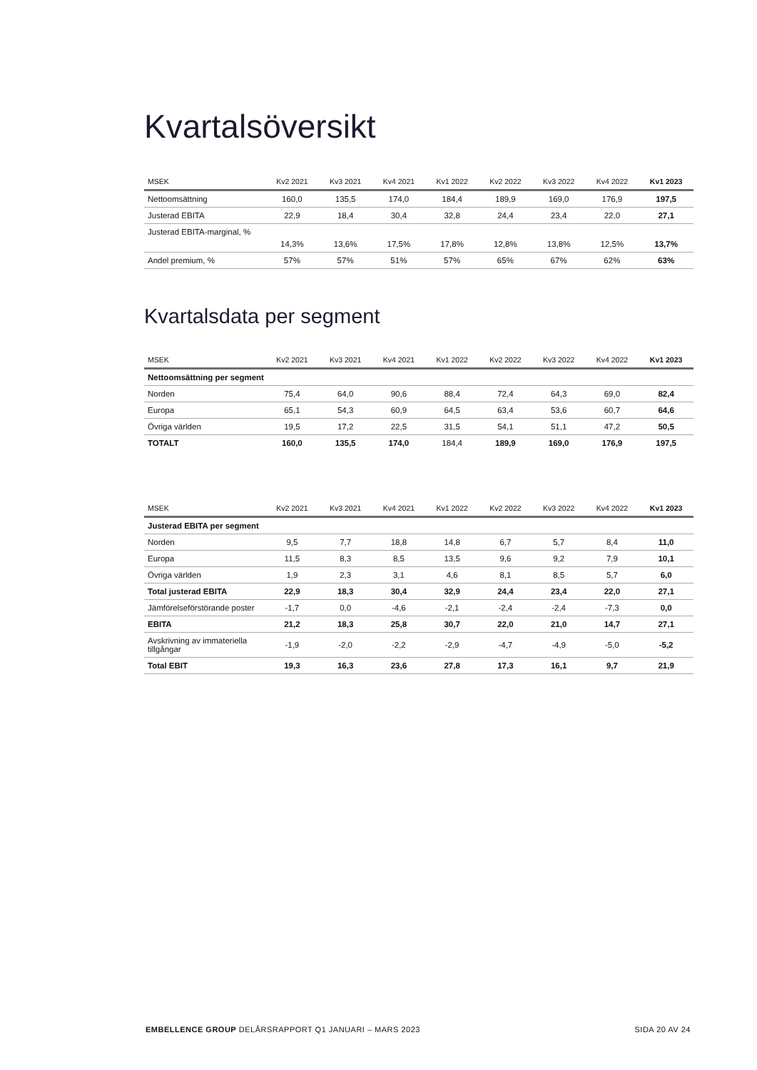Kvartalsöversikt
| MSEK | Kv2 2021 | Kv3 2021 | Kv4 2021 | Kv1 2022 | Kv2 2022 | Kv3 2022 | Kv4 2022 | Kv1 2023 |
| --- | --- | --- | --- | --- | --- | --- | --- | --- |
| Nettoomsättning | 160,0 | 135,5 | 174,0 | 184,4 | 189,9 | 169,0 | 176,9 | 197,5 |
| Justerad EBITA | 22,9 | 18,4 | 30,4 | 32,8 | 24,4 | 23,4 | 22,0 | 27,1 |
| Justerad EBITA-marginal, % | 14,3% | 13,6% | 17,5% | 17,8% | 12,8% | 13,8% | 12,5% | 13,7% |
| Andel premium, % | 57% | 57% | 51% | 57% | 65% | 67% | 62% | 63% |
Kvartalsdata per segment
| MSEK | Kv2 2021 | Kv3 2021 | Kv4 2021 | Kv1 2022 | Kv2 2022 | Kv3 2022 | Kv4 2022 | Kv1 2023 |
| --- | --- | --- | --- | --- | --- | --- | --- | --- |
| Nettoomsättning per segment | | | | | | | | |
| Norden | 75,4 | 64,0 | 90,6 | 88,4 | 72,4 | 64,3 | 69,0 | 82,4 |
| Europa | 65,1 | 54,3 | 60,9 | 64,5 | 63,4 | 53,6 | 60,7 | 64,6 |
| Övriga världen | 19,5 | 17,2 | 22,5 | 31,5 | 54,1 | 51,1 | 47,2 | 50,5 |
| TOTALT | 160,0 | 135,5 | 174,0 | 184,4 | 189,9 | 169,0 | 176,9 | 197,5 |
| MSEK | Kv2 2021 | Kv3 2021 | Kv4 2021 | Kv1 2022 | Kv2 2022 | Kv3 2022 | Kv4 2022 | Kv1 2023 |
| --- | --- | --- | --- | --- | --- | --- | --- | --- |
| Justerad EBITA per segment | | | | | | | | |
| Norden | 9,5 | 7,7 | 18,8 | 14,8 | 6,7 | 5,7 | 8,4 | 11,0 |
| Europa | 11,5 | 8,3 | 8,5 | 13,5 | 9,6 | 9,2 | 7,9 | 10,1 |
| Övriga världen | 1,9 | 2,3 | 3,1 | 4,6 | 8,1 | 8,5 | 5,7 | 6,0 |
| Total justerad EBITA | 22,9 | 18,3 | 30,4 | 32,9 | 24,4 | 23,4 | 22,0 | 27,1 |
| Jämförelseförstörande poster | -1,7 | 0,0 | -4,6 | -2,1 | -2,4 | -2,4 | -7,3 | 0,0 |
| EBITA | 21,2 | 18,3 | 25,8 | 30,7 | 22,0 | 21,0 | 14,7 | 27,1 |
| Avskrivning av immateriella tillgångar | -1,9 | -2,0 | -2,2 | -2,9 | -4,7 | -4,9 | -5,0 | -5,2 |
| Total EBIT | 19,3 | 16,3 | 23,6 | 27,8 | 17,3 | 16,1 | 9,7 | 21,9 |
EMBELLENCE GROUP DELÅRSRAPPORT Q1 JANUARI – MARS 2023 SIDA 20 AV 24